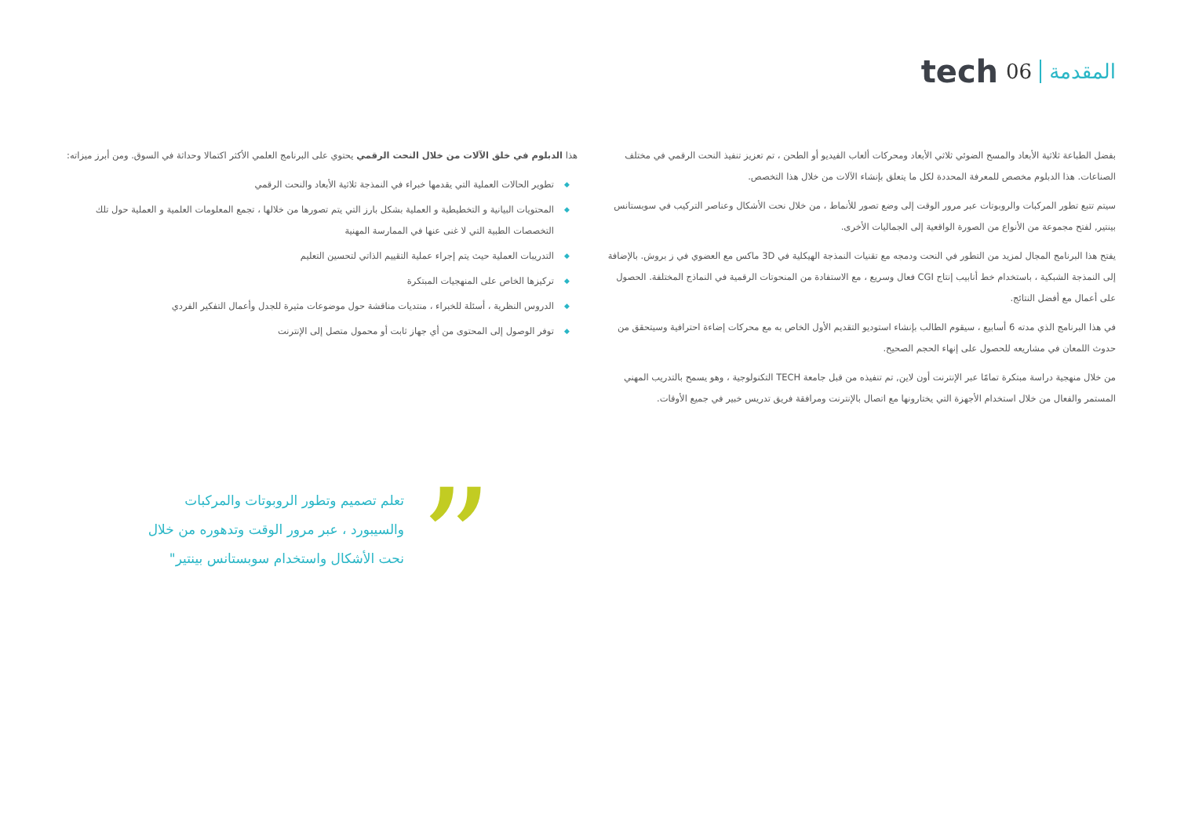tech 06 المقدمة
بفضل الطباعة ثلاثية الأبعاد والمسح الضوئي ثلاثي الأبعاد ومحركات ألعاب الفيديو أو الطحن ، تم تعزيز تنفيذ النحت الرقمي في مختلف الصناعات. هذا الدبلوم مخصص للمعرفة المحددة لكل ما يتعلق بإنشاء الآلات من خلال هذا التخصص.
سيتم تتبع تطور المركبات والروبوتات عبر مرور الوقت إلى وضع تصور للأنماط ، من خلال نحت الأشكال وعناصر التركيب في سوبستانس بينتير, لفتح مجموعة من الأنواع من الصورة الواقعية إلى الجماليات الأخرى.
يفتح هذا البرنامج المجال لمزيد من التطور في النحت ودمجه مع تقنيات النمذجة الهيكلية في 3D ماكس مع العضوي في ز بروش. بالإضافة إلى النمذجة الشبكية ، باستخدام خط أنابيب إنتاج CGI فعال وسريع ، مع الاستفادة من المنحوتات الرقمية في النماذج المختلفة. الحصول على أعمال مع أفضل النتائج.
في هذا البرنامج الذي مدته 6 أسابيع ، سيقوم الطالب بإنشاء استوديو التقديم الأول الخاص به مع محركات إضاءة احترافية وسيتحقق من حدوث اللمعان في مشاريعه للحصول على إنهاء الحجم الصحيح.
من خلال منهجية دراسة مبتكرة تمامًا عبر الإنترنت أون لاين, تم تنفيذه من قبل جامعة TECH التكنولوجية ، وهو يسمح بالتدريب المهني المستمر والفعال من خلال استخدام الأجهزة التي يختارونها مع اتصال بالإنترنت ومرافقة فريق تدريس خبير في جميع الأوقات.
هذا الدبلوم في خلق الآلات من خلال النحت الرقمي يحتوي على البرنامج العلمي الأكثر اكتمالا وحداثة في السوق. ومن أبرز ميزاته:
◆ تطوير الحالات العملية التي يقدمها خبراء في النمذجة ثلاثية الأبعاد والنحت الرقمي
◆ المحتويات البيانية و التخطيطية و العملية بشكل بارز التي يتم تصورها من خلالها ، تجمع المعلومات العلمية و العملية حول تلك التخصصات الطبية التي لا غنى عنها في الممارسة المهنية
◆ التدريبات العملية حيث يتم إجراء عملية التقييم الذاتي لتحسين التعليم
◆ تركيزها الخاص على المنهجيات المبتكرة
◆ الدروس النظرية ، أسئلة للخبراء ، منتديات مناقشة حول موضوعات مثيرة للجدل وأعمال التفكير الفردي
◆ توفر الوصول إلى المحتوى من أي جهاز ثابت أو محمول متصل إلى الإنترنت
”
تعلم تصميم وتطور الروبوتات والمركبات والسيبورد ، عبر مرور الوقت وتدهوره من خلال نحت الأشكال واستخدام سوبستانس بينتير"